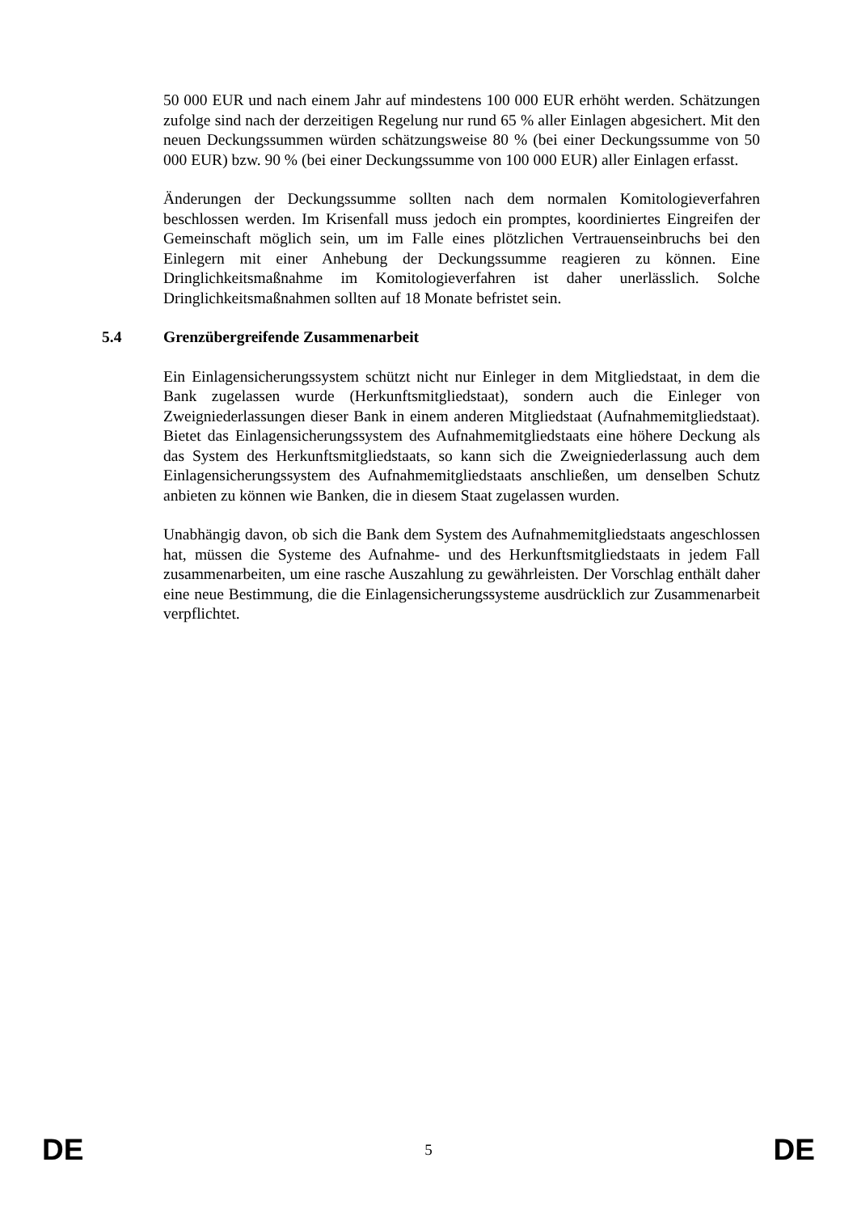50 000 EUR und nach einem Jahr auf mindestens 100 000 EUR erhöht werden. Schätzungen zufolge sind nach der derzeitigen Regelung nur rund 65 % aller Einlagen abgesichert. Mit den neuen Deckungssummen würden schätzungsweise 80 % (bei einer Deckungssumme von 50 000 EUR) bzw. 90 % (bei einer Deckungssumme von 100 000 EUR) aller Einlagen erfasst.
Änderungen der Deckungssumme sollten nach dem normalen Komitologieverfahren beschlossen werden. Im Krisenfall muss jedoch ein promptes, koordiniertes Eingreifen der Gemeinschaft möglich sein, um im Falle eines plötzlichen Vertrauenseinbruchs bei den Einlegern mit einer Anhebung der Deckungssumme reagieren zu können. Eine Dringlichkeitsmaßnahme im Komitologieverfahren ist daher unerlässlich. Solche Dringlichkeitsmaßnahmen sollten auf 18 Monate befristet sein.
5.4 Grenzübergreifende Zusammenarbeit
Ein Einlagensicherungssystem schützt nicht nur Einleger in dem Mitgliedstaat, in dem die Bank zugelassen wurde (Herkunftsmitgliedstaat), sondern auch die Einleger von Zweigniederlassungen dieser Bank in einem anderen Mitgliedstaat (Aufnahmemitgliedstaat). Bietet das Einlagensicherungssystem des Aufnahmemitgliedstaats eine höhere Deckung als das System des Herkunftsmitgliedstaats, so kann sich die Zweigniederlassung auch dem Einlagensicherungssystem des Aufnahmemitgliedstaats anschließen, um denselben Schutz anbieten zu können wie Banken, die in diesem Staat zugelassen wurden.
Unabhängig davon, ob sich die Bank dem System des Aufnahmemitgliedstaats angeschlossen hat, müssen die Systeme des Aufnahme- und des Herkunftsmitgliedstaats in jedem Fall zusammenarbeiten, um eine rasche Auszahlung zu gewährleisten. Der Vorschlag enthält daher eine neue Bestimmung, die die Einlagensicherungssysteme ausdrücklich zur Zusammenarbeit verpflichtet.
DE 5 DE